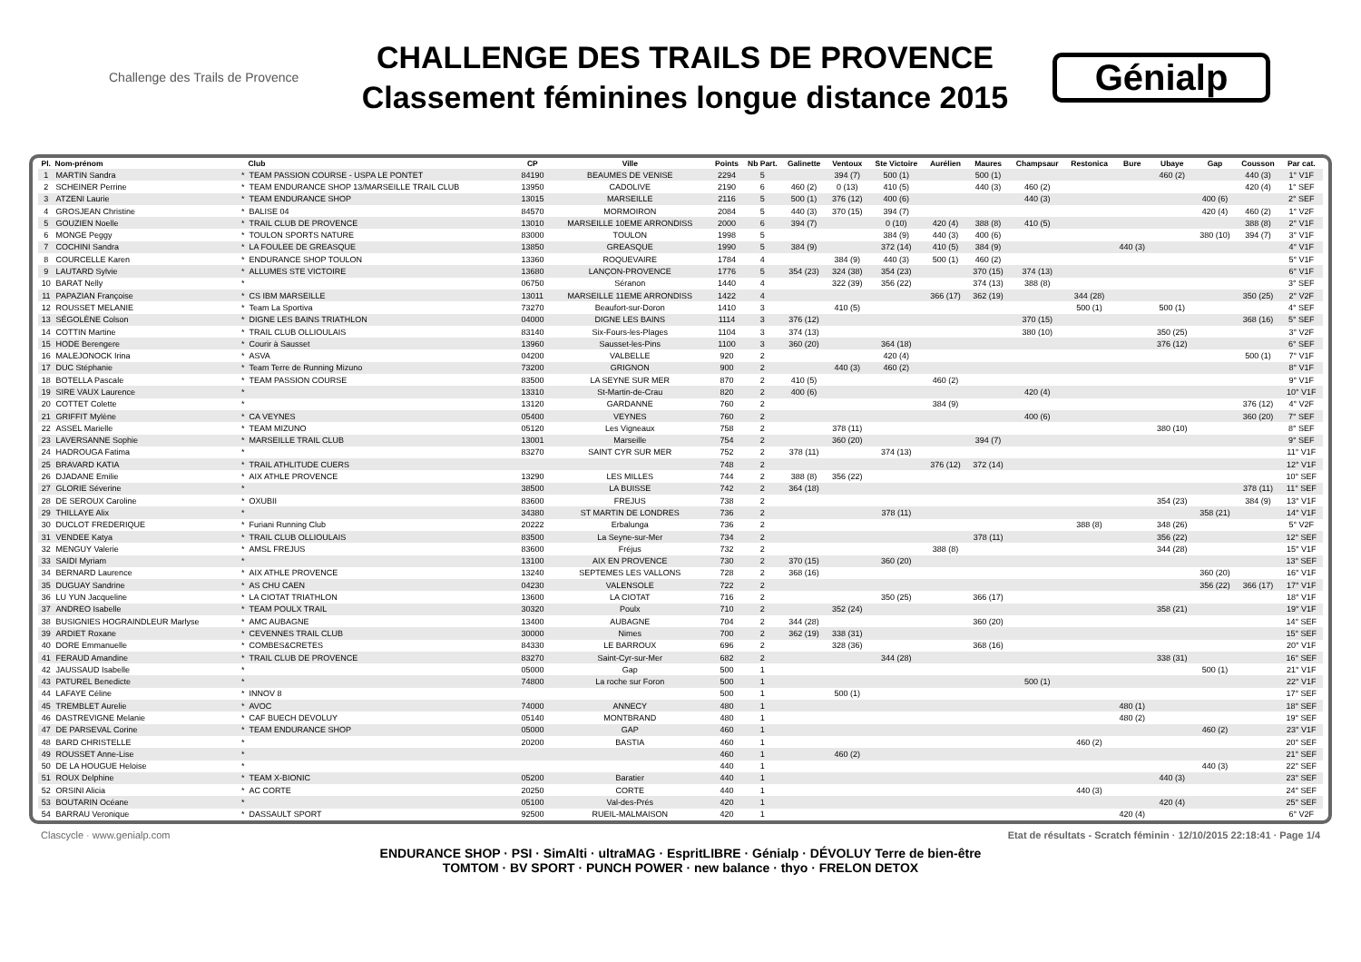Challenge des Trails de Provence
CHALLENGE DES TRAILS DE PROVENCE
Classement féminines longue distance 2015
Génialp
| Pl. | Nom-prénom | | Club | CP | Ville | Points | Nb Part. | Galinette | Ventoux | Ste Victoire | Aurélien | Maures | Champsaur | Restonica | Bure | Ubaye | Gap | Cousson | Par cat. |
| --- | --- | --- | --- | --- | --- | --- | --- | --- | --- | --- | --- | --- | --- | --- | --- | --- | --- | --- | --- |
| 1 | MARTIN Sandra | * | TEAM PASSION COURSE - USPA LE PONTET | 84190 | BEAUMES DE VENISE | 2294 | 5 | | 394 (7) | 500 (1) | | 500 (1) | | | | 460 (2) | | 440 (3) | 1° V1F |
| 2 | SCHEINER Perrine | * | TEAM ENDURANCE SHOP 13/MARSEILLE TRAIL CLUB | 13950 | CADOLIVE | 2190 | 6 | 460 (2) | 0 (13) | 410 (5) | | 440 (3) | 460 (2) | | | | | 420 (4) | 1° SEF |
| 3 | ATZENI Laurie | * | TEAM ENDURANCE SHOP | 13015 | MARSEILLE | 2116 | 5 | 500 (1) | 376 (12) | 400 (6) | | | 440 (3) | | | | 400 (6) | | 2° SEF |
| 4 | GROSJEAN Christine | * | BALISE 04 | 84570 | MORMOIRON | 2084 | 5 | 440 (3) | 370 (15) | 394 (7) | | | | | | | 420 (4) | 460 (2) | 1° V2F |
| 5 | GOUZIEN Noelle | * | TRAIL CLUB DE PROVENCE | 13010 | MARSEILLE 10EME ARRONDISS | 2000 | 6 | 394 (7) | | 0 (10) | 420 (4) | 388 (8) | 410 (5) | | | | | 388 (8) | 2° V1F |
| 6 | MONGE Peggy | * | TOULON SPORTS NATURE | 83000 | TOULON | 1998 | 5 | | | 384 (9) | 440 (3) | 400 (6) | | | | | 380 (10) | 394 (7) | 3° V1F |
| 7 | COCHINI Sandra | * | LA FOULEE DE GREASQUE | 13850 | GREASQUE | 1990 | 5 | 384 (9) | | 372 (14) | 410 (5) | 384 (9) | | | 440 (3) | | | | 4° V1F |
| 8 | COURCELLE Karen | * | ENDURANCE SHOP TOULON | 13360 | ROQUEVAIRE | 1784 | 4 | | 384 (9) | 440 (3) | 500 (1) | 460 (2) | | | | | | | 5° V1F |
| 9 | LAUTARD Sylvie | * | ALLUMES STE VICTOIRE | 13680 | LANÇON-PROVENCE | 1776 | 5 | 354 (23) | 324 (38) | 354 (23) | | 370 (15) | 374 (13) | | | | | | 6° V1F |
| 10 | BARAT Nelly | * | | 06750 | Séranon | 1440 | 4 | | 322 (39) | 356 (22) | | 374 (13) | 388 (8) | | | | | | 3° SEF |
| 11 | PAPAZIAN Françoise | * | CS IBM MARSEILLE | 13011 | MARSEILLE 11EME ARRONDISS | 1422 | 4 | | | | 366 (17) | 362 (19) | | 344 (28) | | | | 350 (25) | 2° V2F |
| 12 | ROUSSET MELANIE | * | Team La Sportiva | 73270 | Beaufort-sur-Doron | 1410 | 3 | | 410 (5) | | | | | 500 (1) | | 500 (1) | | | 4° SEF |
| 13 | SÉGOLÈNE Colson | * | DIGNE LES BAINS TRIATHLON | 04000 | DIGNE LES BAINS | 1114 | 3 | 376 (12) | | | | | 370 (15) | | | | | 368 (16) | 5° SEF |
| 14 | COTTIN Martine | * | TRAIL CLUB OLLIOULAIS | 83140 | Six-Fours-les-Plages | 1104 | 3 | 374 (13) | | | | | 380 (10) | | | 350 (25) | | | 3° V2F |
| 15 | HODE Berengere | * | Courir à Sausset | 13960 | Sausset-les-Pins | 1100 | 3 | 360 (20) | | 364 (18) | | | | | | 376 (12) | | | 6° SEF |
| 16 | MALEJONOCK Irina | * | ASVA | 04200 | VALBELLE | 920 | 2 | | | 420 (4) | | | | | | | | 500 (1) | 7° V1F |
| 17 | DUC Stéphanie | * | Team Terre de Running Mizuno | 73200 | GRIGNON | 900 | 2 | | 440 (3) | 460 (2) | | | | | | | | | 8° V1F |
| 18 | BOTELLA Pascale | * | TEAM PASSION COURSE | 83500 | LA SEYNE SUR MER | 870 | 2 | 410 (5) | | | 460 (2) | | | | | | | | 9° V1F |
| 19 | SIRE VAUX Laurence | * | | 13310 | St-Martin-de-Crau | 820 | 2 | 400 (6) | | | | | 420 (4) | | | | | | 10° V1F |
| 20 | COTTET Colette | * | | 13120 | GARDANNE | 760 | 2 | | | | 384 (9) | | | | | | | 376 (12) | 4° V2F |
| 21 | GRIFFIT Mylène | * | CA VEYNES | 05400 | VEYNES | 760 | 2 | | | | | | 400 (6) | | | | | 360 (20) | 7° SEF |
| 22 | ASSEL Marielle | * | TEAM MIZUNO | 05120 | Les Vigneaux | 758 | 2 | | 378 (11) | | | | | | | 380 (10) | | | 8° SEF |
| 23 | LAVERSANNE Sophie | * | MARSEILLE TRAIL CLUB | 13001 | Marseille | 754 | 2 | | 360 (20) | | | 394 (7) | | | | | | | 9° SEF |
| 24 | HADROUGA Fatima | * | | 83270 | SAINT CYR SUR MER | 752 | 2 | 378 (11) | | 374 (13) | | | | | | | | | 11° V1F |
| 25 | BRAVARD KATIA | * | TRAIL ATHLITUDE CUERS | | | 748 | 2 | | | | 376 (12) | 372 (14) | | | | | | | 12° V1F |
| 26 | DJADANE Emilie | * | AIX ATHLE PROVENCE | 13290 | LES MILLES | 744 | 2 | 388 (8) | 356 (22) | | | | | | | | | | 10° SEF |
| 27 | GLORIE Séverine | * | | 38500 | LA BUISSE | 742 | 2 | 364 (18) | | | | | | | | | | 378 (11) | 11° SEF |
| 28 | DE SEROUX Caroline | * | OXUBII | 83600 | FREJUS | 738 | 2 | | | | | | | | | 354 (23) | | 384 (9) | 13° V1F |
| 29 | THILLAYE Alix | * | | 34380 | ST MARTIN DE LONDRES | 736 | 2 | | | 378 (11) | | | | | | | 358 (21) | | 14° V1F |
| 30 | DUCLOT FREDERIQUE | * | Furiani Running Club | 20222 | Erbalunga | 736 | 2 | | | | | | | 388 (8) | | 348 (26) | | | 5° V2F |
| 31 | VENDEE Katya | * | TRAIL CLUB OLLIOULAIS | 83500 | La Seyne-sur-Mer | 734 | 2 | | | | | 378 (11) | | | | 356 (22) | | | 12° SEF |
| 32 | MENGUY Valerie | * | AMSL FREJUS | 83600 | Fréjus | 732 | 2 | | | | 388 (8) | | | | | 344 (28) | | | 15° V1F |
| 33 | SAIDI Myriam | * | | 13100 | AIX EN PROVENCE | 730 | 2 | 370 (15) | | 360 (20) | | | | | | | | | 13° SEF |
| 34 | BERNARD Laurence | * | AIX ATHLE PROVENCE | 13240 | SEPTEMES LES VALLONS | 728 | 2 | 368 (16) | | | | | | | | | 360 (20) | | 16° V1F |
| 35 | DUGUAY Sandrine | * | AS CHU CAEN | 04230 | VALENSOLE | 722 | 2 | | | | | | | | | | 356 (22) | 366 (17) | 17° V1F |
| 36 | LU YUN Jacqueline | * | LA CIOTAT TRIATHLON | 13600 | LA CIOTAT | 716 | 2 | | | 350 (25) | | 366 (17) | | | | | | | 18° V1F |
| 37 | ANDREO Isabelle | * | TEAM POULX TRAIL | 30320 | Poulx | 710 | 2 | | 352 (24) | | | | | | | 358 (21) | | | 19° V1F |
| 38 | BUSIGNIES HOGRAINDLEUR Marlyse | * | AMC AUBAGNE | 13400 | AUBAGNE | 704 | 2 | 344 (28) | | | | 360 (20) | | | | | | | 14° SEF |
| 39 | ARDIET Roxane | * | CEVENNES TRAIL CLUB | 30000 | Nimes | 700 | 2 | 362 (19) | 338 (31) | | | | | | | | | | 15° SEF |
| 40 | DORE Emmanuelle | * | COMBES&CRETES | 84330 | LE BARROUX | 696 | 2 | | 328 (36) | | | 368 (16) | | | | | | | 20° V1F |
| 41 | FERAUD Amandine | * | TRAIL CLUB DE PROVENCE | 83270 | Saint-Cyr-sur-Mer | 682 | 2 | | | 344 (28) | | | | | | 338 (31) | | | 16° SEF |
| 42 | JAUSSAUD Isabelle | * | | 05000 | Gap | 500 | 1 | | | | | | | | | | 500 (1) | | 21° V1F |
| 43 | PATUREL Benedicte | * | | 74800 | La roche sur Foron | 500 | 1 | | | | | | 500 (1) | | | | | | 22° V1F |
| 44 | LAFAYE Céline | * | INNOV 8 | | | 500 | 1 | | 500 (1) | | | | | | | | | | 17° SEF |
| 45 | TREMBLET Aurelie | * | AVOC | 74000 | ANNECY | 480 | 1 | | | | | | | | 480 (1) | | | | 18° SEF |
| 46 | DASTREVIGNE Melanie | * | CAF BUECH DEVOLUY | 05140 | MONTBRAND | 480 | 1 | | | | | | | | 480 (2) | | | | 19° SEF |
| 47 | DE PARSEVAL Corine | * | TEAM ENDURANCE SHOP | 05000 | GAP | 460 | 1 | | | | | | | | | | 460 (2) | | 23° V1F |
| 48 | BARD CHRISTELLE | * | | 20200 | BASTIA | 460 | 1 | | | | | | | 460 (2) | | | | | 20° SEF |
| 49 | ROUSSET Anne-Lise | * | | | | 460 | 1 | | 460 (2) | | | | | | | | | | 21° SEF |
| 50 | DE LA HOUGUE Heloise | * | | | | 440 | 1 | | | | | | | | | | 440 (3) | | 22° SEF |
| 51 | ROUX Delphine | * | TEAM X-BIONIC | 05200 | Baratier | 440 | 1 | | | | | | | | | 440 (3) | | | 23° SEF |
| 52 | ORSINI Alicia | * | AC CORTE | 20250 | CORTE | 440 | 1 | | | | | | | 440 (3) | | | | | 24° SEF |
| 53 | BOUTARIN Océane | * | | 05100 | Val-des-Prés | 420 | 1 | | | | | | | | | 420 (4) | | | 25° SEF |
| 54 | BARRAU Veronique | * | DASSAULT SPORT | 92500 | RUEIL-MALMAISON | 420 | 1 | | | | | | | | 420 (4) | | | | 6° V2F |
Clascycle · www.genialp.com Etat de résultats - Scratch féminin · 12/10/2015 22:18:41 · Page 1/4
ENDURANCE SHOP · PSI · SimAlti · ultraMAG · EspritLIBRE · Génialp · DÉVOLUY Terre de bien-être
TOMTOM · BV SPORT · PUNCH POWER · new balance · thyo · FRELON DETOX